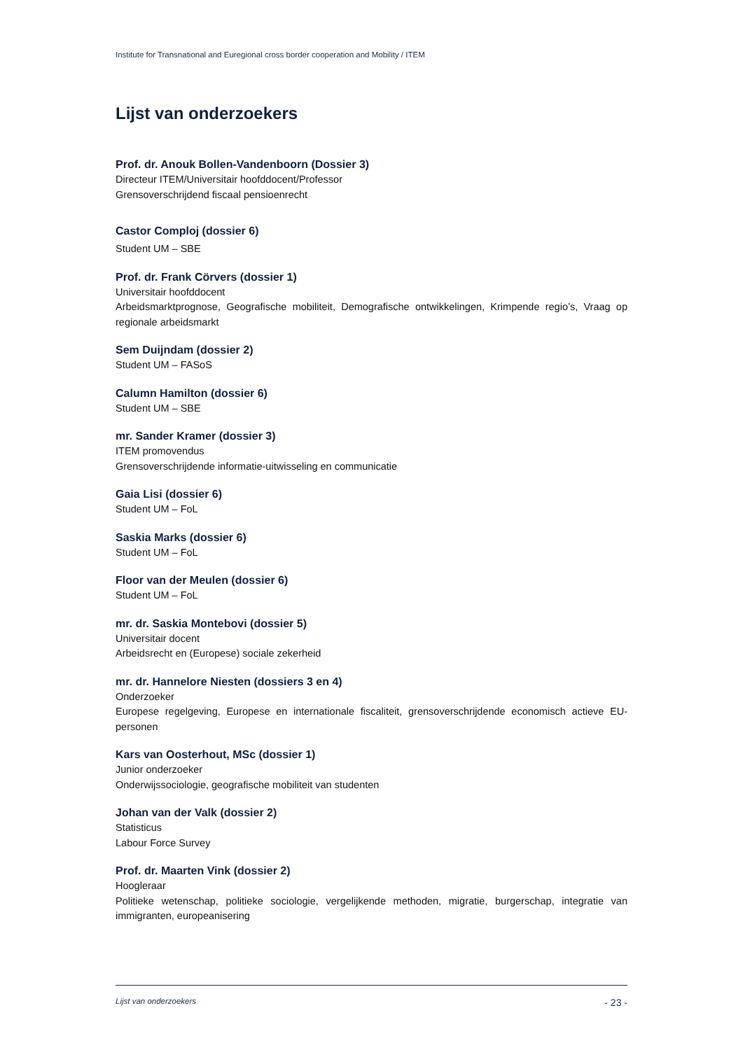Institute for Transnational and Euregional cross border cooperation and Mobility / ITEM
Lijst van onderzoekers
Prof. dr. Anouk Bollen-Vandenboorn (Dossier 3)
Directeur ITEM/Universitair hoofddocent/Professor
Grensoverschrijdend fiscaal pensioenrecht
Castor Comploj (dossier 6)
Student UM – SBE
Prof. dr. Frank Cörvers (dossier 1)
Universitair hoofddocent
Arbeidsmarktprognose, Geografische mobiliteit, Demografische ontwikkelingen, Krimpende regio’s, Vraag op regionale arbeidsmarkt
Sem Duijndam (dossier 2)
Student UM – FASoS
Calumn Hamilton (dossier 6)
Student UM – SBE
mr. Sander Kramer (dossier 3)
ITEM promovendus
Grensoverschrijdende informatie-uitwisseling en communicatie
Gaia Lisi (dossier 6)
Student UM – FoL
Saskia Marks (dossier 6)
Student UM – FoL
Floor van der Meulen (dossier 6)
Student UM – FoL
mr. dr. Saskia Montebovi (dossier 5)
Universitair docent
Arbeidsrecht en (Europese) sociale zekerheid
mr. dr. Hannelore Niesten (dossiers 3 en 4)
Onderzoeker
Europese regelgeving, Europese en internationale fiscaliteit, grensoverschrijdende economisch actieve EU-personen
Kars van Oosterhout, MSc (dossier 1)
Junior onderzoeker
Onderwijssociologie, geografische mobiliteit van studenten
Johan van der Valk (dossier 2)
Statisticus
Labour Force Survey
Prof. dr. Maarten Vink (dossier 2)
Hoogleraar
Politieke wetenschap, politieke sociologie, vergelijkende methoden, migratie, burgerschap, integratie van immigranten, europeanisering
Lijst van onderzoekers - 23 -